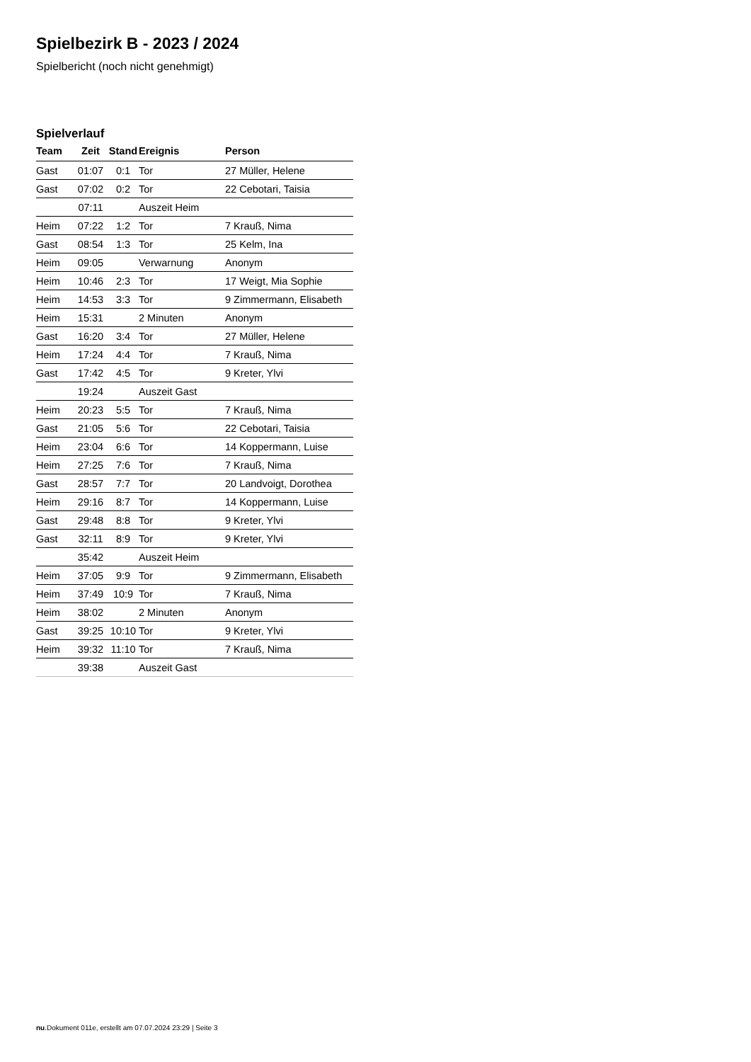Spielbezirk B - 2023 / 2024
Spielbericht (noch nicht genehmigt)
Spielverlauf
| Team | Zeit | Stand | Ereignis | Person |
| --- | --- | --- | --- | --- |
| Gast | 01:07 | 0:1 | Tor | 27 Müller, Helene |
| Gast | 07:02 | 0:2 | Tor | 22 Cebotari, Taisia |
| | 07:11 | | Auszeit Heim | |
| Heim | 07:22 | 1:2 | Tor | 7 Krauß, Nima |
| Gast | 08:54 | 1:3 | Tor | 25 Kelm, Ina |
| Heim | 09:05 | | Verwarnung | Anonym |
| Heim | 10:46 | 2:3 | Tor | 17 Weigt, Mia Sophie |
| Heim | 14:53 | 3:3 | Tor | 9 Zimmermann, Elisabeth |
| Heim | 15:31 | | 2 Minuten | Anonym |
| Gast | 16:20 | 3:4 | Tor | 27 Müller, Helene |
| Heim | 17:24 | 4:4 | Tor | 7 Krauß, Nima |
| Gast | 17:42 | 4:5 | Tor | 9 Kreter, Ylvi |
| | 19:24 | | Auszeit Gast | |
| Heim | 20:23 | 5:5 | Tor | 7 Krauß, Nima |
| Gast | 21:05 | 5:6 | Tor | 22 Cebotari, Taisia |
| Heim | 23:04 | 6:6 | Tor | 14 Koppermann, Luise |
| Heim | 27:25 | 7:6 | Tor | 7 Krauß, Nima |
| Gast | 28:57 | 7:7 | Tor | 20 Landvoigt, Dorothea |
| Heim | 29:16 | 8:7 | Tor | 14 Koppermann, Luise |
| Gast | 29:48 | 8:8 | Tor | 9 Kreter, Ylvi |
| Gast | 32:11 | 8:9 | Tor | 9 Kreter, Ylvi |
| | 35:42 | | Auszeit Heim | |
| Heim | 37:05 | 9:9 | Tor | 9 Zimmermann, Elisabeth |
| Heim | 37:49 | 10:9 | Tor | 7 Krauß, Nima |
| Heim | 38:02 | | 2 Minuten | Anonym |
| Gast | 39:25 | 10:10 | Tor | 9 Kreter, Ylvi |
| Heim | 39:32 | 11:10 | Tor | 7 Krauß, Nima |
| | 39:38 | | Auszeit Gast | |
nu.Dokument 011e, erstellt am 07.07.2024 23:29 | Seite 3